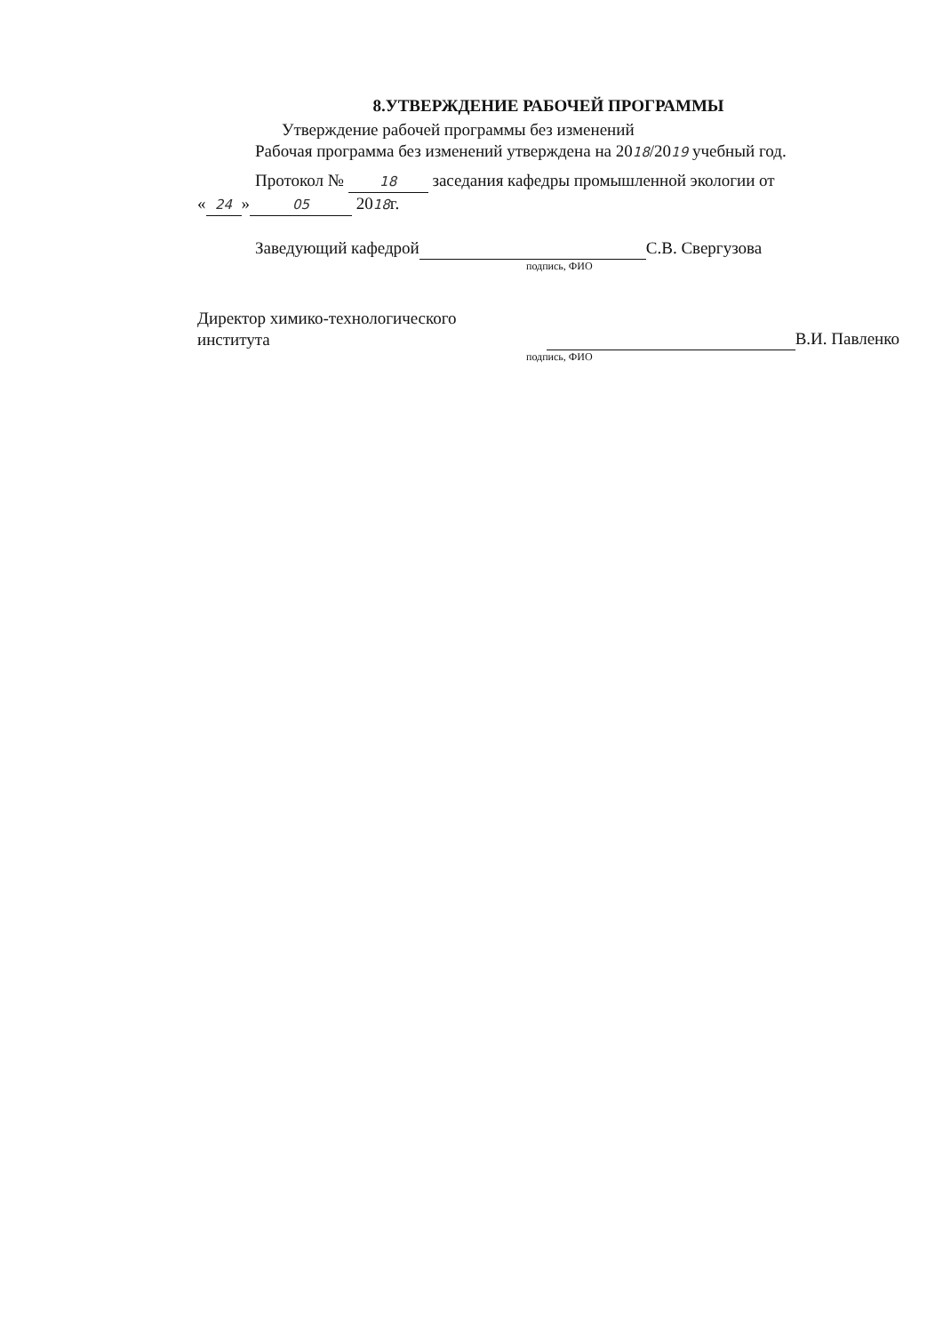8.УТВЕРЖДЕНИЕ РАБОЧЕЙ ПРОГРАММЫ
Утверждение рабочей программы без изменений
Рабочая программа без изменений утверждена на 2018/2019 учебный год.
Протокол № 18 заседания кафедры промышленной экологии от
« 24 » 05 2018г.
Заведующий кафедрой С.В. Свергузова
подпись, ФИО
Директор химико-технологического
института
В.И. Павленко
подпись, ФИО